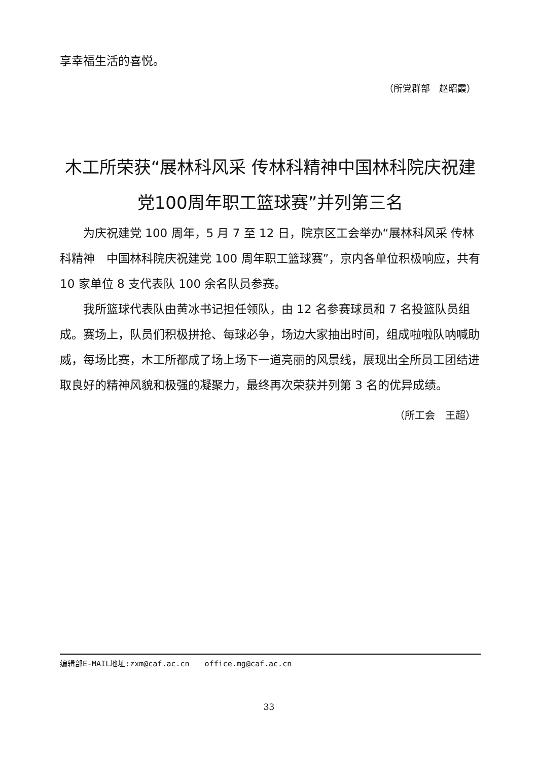享幸福生活的喜悦。
（所党群部　赵昭霞）
木工所荣获“展林科风采 传林科精神中国林科院庆祝建党100周年职工篮球赛”并列第三名
为庆祝建党 100 周年，5 月 7 至 12 日，院京区工会举办“展林科风采 传林科精神　中国林科院庆祝建党 100 周年职工篮球赛”，京内各单位积极响应，共有 10 家单位 8 支代表队 100 余名队员参赛。
我所篮球代表队由黄冰书记担任领队，由 12 名参赛球员和 7 名投篮队员组成。赛场上，队员们积极拼抢、每球必争，场边大家抽出时间，组成啦啦队呐喊助威，每场比赛，木工所都成了场上场下一道亮丽的风景线，展现出全所员工团结进取良好的精神风貌和极强的凝聚力，最终再次荣获并列第 3 名的优异成绩。
（所工会　王超）
编辑部E-MAIL地址:zxm@caf.ac.cn　　office.mg@caf.ac.cn
33